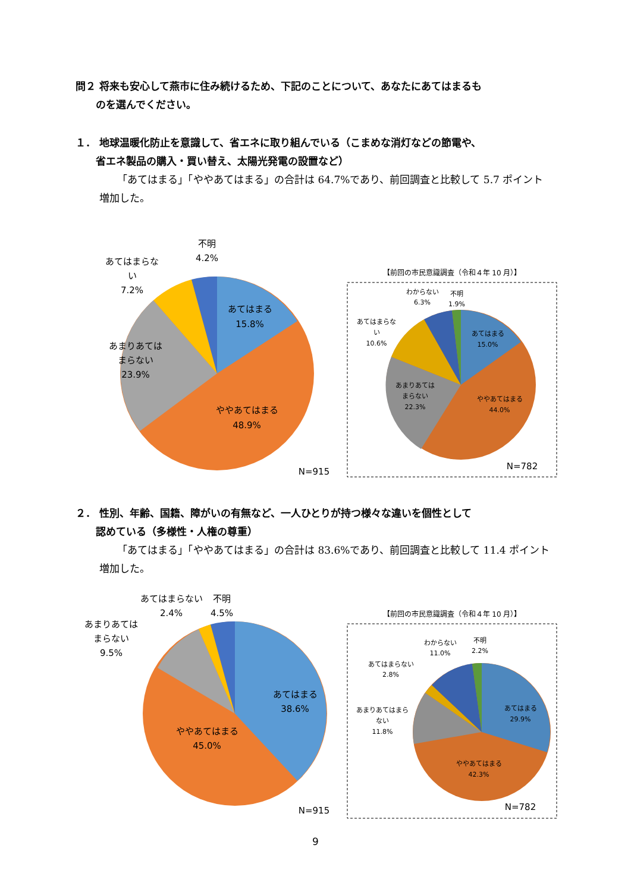問２ 将来も安心して燕市に住み続けるため、下記のことについて、あなたにあてはまるも
　　のを選んでください。
１． 地球温暖化防止を意識して、省エネに取り組んでいる（こまめな消灯などの節電や、
　　省エネ製品の購入・買い替え、太陽光発電の設置など）
「あてはまる」「ややあてはまる」の合計は 64.7%であり、前回調査と比較して 5.7 ポイント増加した。
あてはまる
15.8%
ややあてはまる
48.9%
あまりあては
まらない
23.9%
あてはまらな
い
7.2%
不明
4.2%
N=915
【前回の市民意識調査（令和４年 10 月）】
あてはまる
15.0%
ややあてはまる
44.0%
あまりあては
まらない
22.3%
あてはまらな
い
10.6%
わからない
6.3%
不明
1.9%
N=782
２． 性別、年齢、国籍、障がいの有無など、一人ひとりが持つ様々な違いを個性として
　　認めている（多様性・人権の尊重）
「あてはまる」「ややあてはまる」の合計は 83.6%であり、前回調査と比較して 11.4 ポイント増加した。
あてはまる
38.6%
ややあてはまる
45.0%
あまりあては
まらない
9.5%
あてはまらない
2.4%
不明
4.5%
N=915
【前回の市民意識調査（令和４年 10 月）】
あてはまる
29.9%
ややあてはまる
42.3%
あまりあてはまら
ない
11.8%
あてはまらない
2.8%
わからない
11.0%
不明
2.2%
N=782
9